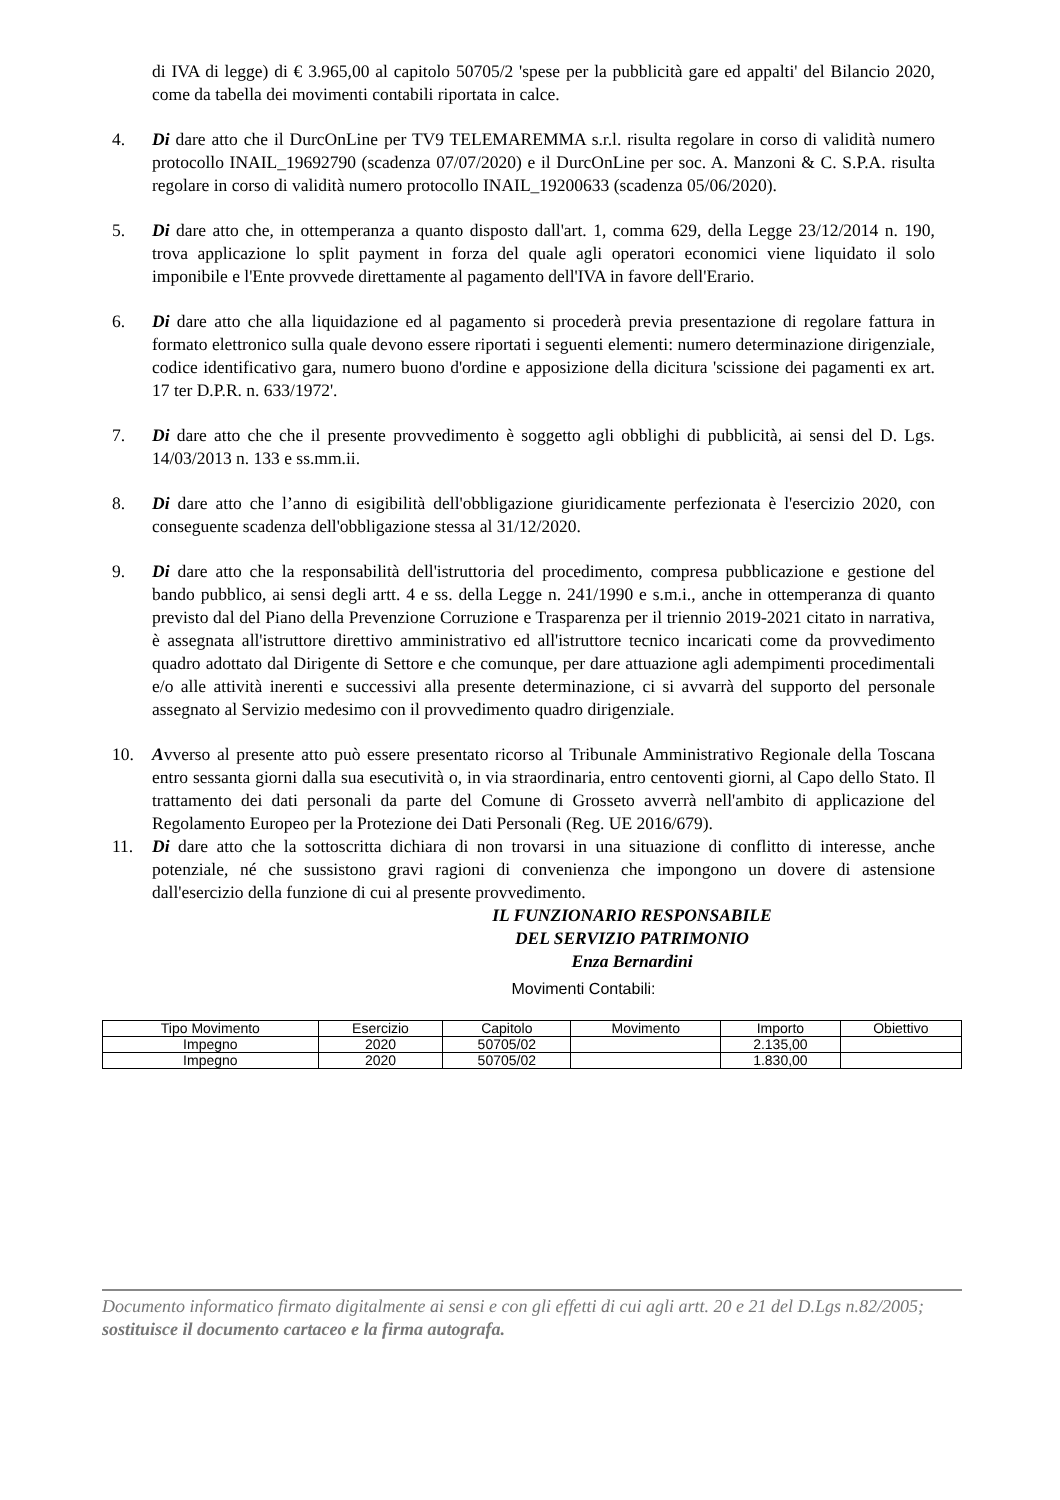di IVA di legge) di € 3.965,00 al capitolo 50705/2 'spese per la pubblicità gare ed appalti' del Bilancio 2020, come da tabella dei movimenti contabili riportata in calce.
4. Di dare atto che il DurcOnLine per TV9 TELEMAREMMA s.r.l. risulta regolare in corso di validità numero protocollo INAIL_19692790 (scadenza 07/07/2020) e il DurcOnLine per soc. A. Manzoni & C. S.P.A. risulta regolare in corso di validità numero protocollo INAIL_19200633 (scadenza 05/06/2020).
5. Di dare atto che, in ottemperanza a quanto disposto dall'art. 1, comma 629, della Legge 23/12/2014 n. 190, trova applicazione lo split payment in forza del quale agli operatori economici viene liquidato il solo imponibile e l'Ente provvede direttamente al pagamento dell'IVA in favore dell'Erario.
6. Di dare atto che alla liquidazione ed al pagamento si procederà previa presentazione di regolare fattura in formato elettronico sulla quale devono essere riportati i seguenti elementi: numero determinazione dirigenziale, codice identificativo gara, numero buono d'ordine e apposizione della dicitura 'scissione dei pagamenti ex art. 17 ter D.P.R. n. 633/1972'.
7. Di dare atto che che il presente provvedimento è soggetto agli obblighi di pubblicità, ai sensi del D. Lgs. 14/03/2013 n. 133 e ss.mm.ii.
8. Di dare atto che l’anno di esigibilità dell'obbligazione giuridicamente perfezionata è l'esercizio 2020, con conseguente scadenza dell'obbligazione stessa al 31/12/2020.
9. Di dare atto che la responsabilità dell'istruttoria del procedimento, compresa pubblicazione e gestione del bando pubblico, ai sensi degli artt. 4 e ss. della Legge n. 241/1990 e s.m.i., anche in ottemperanza di quanto previsto dal del Piano della Prevenzione Corruzione e Trasparenza per il triennio 2019-2021 citato in narrativa, è assegnata all'istruttore direttivo amministrativo ed all'istruttore tecnico incaricati come da provvedimento quadro adottato dal Dirigente di Settore e che comunque, per dare attuazione agli adempimenti procedimentali e/o alle attività inerenti e successivi alla presente determinazione, ci si avvarrà del supporto del personale assegnato al Servizio medesimo con il provvedimento quadro dirigenziale.
10. Avverso al presente atto può essere presentato ricorso al Tribunale Amministrativo Regionale della Toscana entro sessanta giorni dalla sua esecutività o, in via straordinaria, entro centoventi giorni, al Capo dello Stato. Il trattamento dei dati personali da parte del Comune di Grosseto avverrà nell'ambito di applicazione del Regolamento Europeo per la Protezione dei Dati Personali (Reg. UE 2016/679).
11. Di dare atto che la sottoscritta dichiara di non trovarsi in una situazione di conflitto di interesse, anche potenziale, né che sussistono gravi ragioni di convenienza che impongono un dovere di astensione dall'esercizio della funzione di cui al presente provvedimento.
IL FUNZIONARIO RESPONSABILE
DEL SERVIZIO PATRIMONIO
Enza Bernardini
Movimenti Contabili:
| Tipo Movimento | Esercizio | Capitolo | Movimento | Importo | Obiettivo |
| --- | --- | --- | --- | --- | --- |
| Impegno | 2020 | 50705/02 | | 2.135,00 | |
| Impegno | 2020 | 50705/02 | | 1.830,00 | |
Documento informatico firmato digitalmente ai sensi e con gli effetti di cui agli artt. 20 e 21 del D.Lgs n.82/2005; sostituisce il documento cartaceo e la firma autografa.